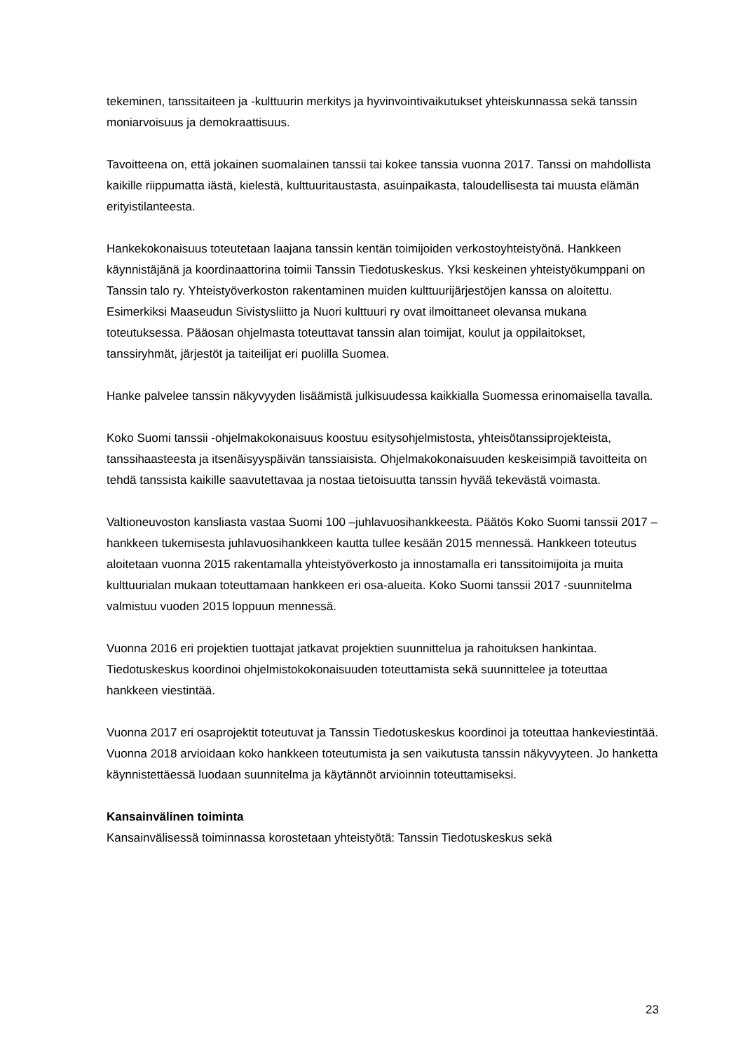tekeminen, tanssitaiteen ja -kulttuurin merkitys ja hyvinvointivaikutukset yhteiskunnassa sekä tanssin moniarvoisuus ja demokraattisuus.
Tavoitteena on, että jokainen suomalainen tanssii tai kokee tanssia vuonna 2017. Tanssi on mahdollista kaikille riippumatta iästä, kielestä, kulttuuritaustasta, asuinpaikasta, taloudellisesta tai muusta elämän erityistilanteesta.
Hankekokonaisuus toteutetaan laajana tanssin kentän toimijoiden verkostoyhteistyönä. Hankkeen käynnistäjänä ja koordinaattorina toimii Tanssin Tiedotuskeskus. Yksi keskeinen yhteistyökumppani on Tanssin talo ry. Yhteistyöverkoston rakentaminen muiden kulttuurijärjestöjen kanssa on aloitettu. Esimerkiksi Maaseudun Sivistysliitto ja Nuori kulttuuri ry ovat ilmoittaneet olevansa mukana toteutuksessa. Pääosan ohjelmasta toteuttavat tanssin alan toimijat, koulut ja oppilaitokset, tanssiryhmät, järjestöt ja taiteilijat eri puolilla Suomea.
Hanke palvelee tanssin näkyvyyden lisäämistä julkisuudessa kaikkialla Suomessa erinomaisella tavalla.
Koko Suomi tanssii -ohjelmakokonaisuus koostuu esitysohjelmistosta, yhteisötanssiprojekteista, tanssihaasteesta ja itsenäisyyspäivän tanssiaisista. Ohjelmakokonaisuuden keskeisimpiä tavoitteita on tehdä tanssista kaikille saavutettavaa ja nostaa tietoisuutta tanssin hyvää tekevästä voimasta.
Valtioneuvoston kansliasta vastaa Suomi 100 –juhlavuosihankkeesta. Päätös Koko Suomi tanssii 2017 –hankkeen tukemisesta juhlavuosihankkeen kautta tullee kesään 2015 mennessä. Hankkeen toteutus aloitetaan vuonna 2015 rakentamalla yhteistyöverkosto ja innostamalla eri tanssitoimijoita ja muita kulttuurialan mukaan toteuttamaan hankkeen eri osa-alueita. Koko Suomi tanssii 2017 -suunnitelma valmistuu vuoden 2015 loppuun mennessä.
Vuonna 2016 eri projektien tuottajat jatkavat projektien suunnittelua ja rahoituksen hankintaa. Tiedotuskeskus koordinoi ohjelmistokokonaisuuden toteuttamista sekä suunnittelee ja toteuttaa hankkeen viestintää.
Vuonna 2017 eri osaprojektit toteutuvat ja Tanssin Tiedotuskeskus koordinoi ja toteuttaa hankeviestintää. Vuonna 2018 arvioidaan koko hankkeen toteutumista ja sen vaikutusta tanssin näkyvyyteen. Jo hanketta käynnistettäessä luodaan suunnitelma ja käytännöt arvioinnin toteuttamiseksi.
Kansainvälinen toiminta
Kansainvälisessä toiminnassa korostetaan yhteistyötä: Tanssin Tiedotuskeskus sekä
23